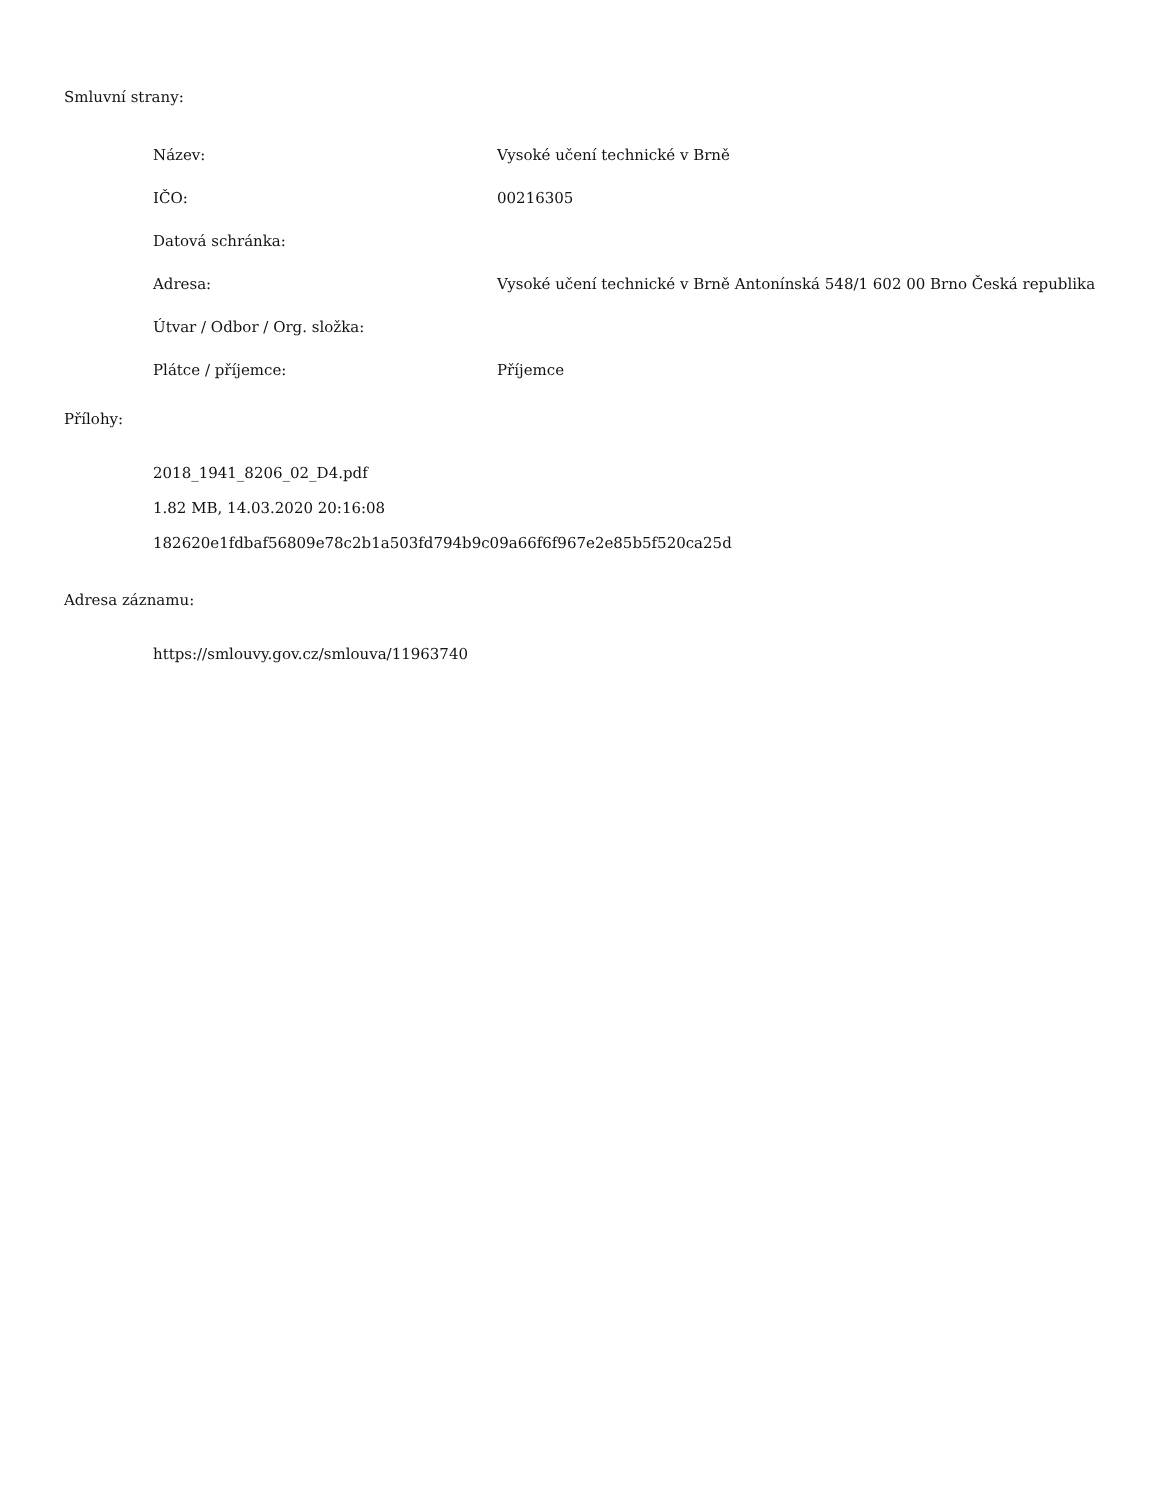Smluvní strany:
| Název: | Vysoké učení technické v Brně |
| IČO: | 00216305 |
| Datová schránka: | |
| Adresa: | Vysoké učení technické v Brně Antonínská 548/1 602 00 Brno Česká republika |
| Útvar / Odbor / Org. složka: | |
| Plátce / příjemce: | Příjemce |
Přílohy:
2018_1941_8206_02_D4.pdf
1.82 MB, 14.03.2020 20:16:08
182620e1fdbaf56809e78c2b1a503fd794b9c09a66f6f967e2e85b5f520ca25d
Adresa záznamu:
https://smlouvy.gov.cz/smlouva/11963740